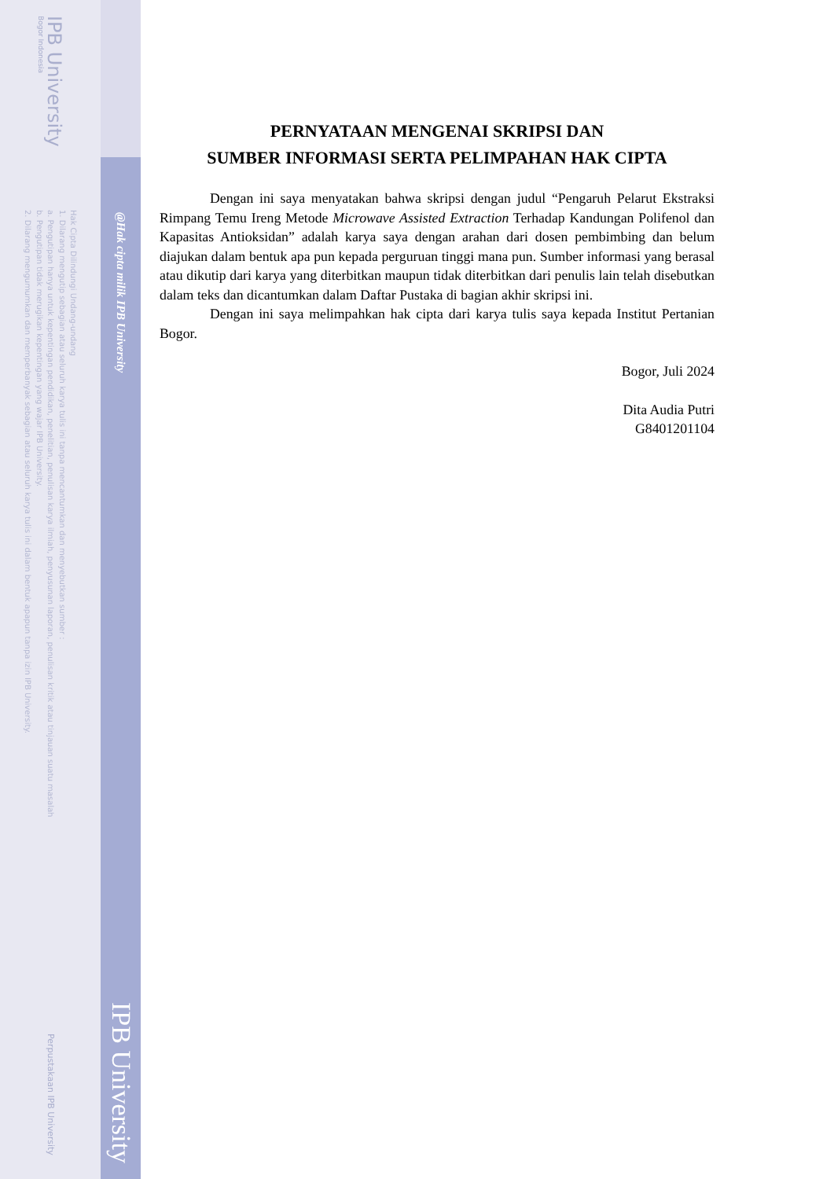IPB University
Bogor Indonesia
Hak Cipta Dilindungi Undang-undang
1. Dilarang mengutip sebagian atau seluruh karya tulis ini tanpa mencantumkan dan menyebutkan sumber :
a. Pengutipan hanya untuk kepentingan pendidikan, penelitian, penulisan karya ilmiah, penyusunan laporan, penulisan kritik atau tinjauan suatu masalah
b. Pengutipan tidak merugikan kepentingan yang wajar IPB University.
2. Dilarang mengumumkan dan memperbanyak sebagian atau seluruh karya tulis ini dalam bentuk apapun tanpa izin IPB University.
Perpustakaan IPB University
@Hak cipta milik IPB University
IPB University
PERNYATAAN MENGENAI SKRIPSI DAN
SUMBER INFORMASI SERTA PELIMPAHAN HAK CIPTA
Dengan ini saya menyatakan bahwa skripsi dengan judul “Pengaruh Pelarut Ekstraksi Rimpang Temu Ireng Metode Microwave Assisted Extraction Terhadap Kandungan Polifenol dan Kapasitas Antioksidan” adalah karya saya dengan arahan dari dosen pembimbing dan belum diajukan dalam bentuk apa pun kepada perguruan tinggi mana pun. Sumber informasi yang berasal atau dikutip dari karya yang diterbitkan maupun tidak diterbitkan dari penulis lain telah disebutkan dalam teks dan dicantumkan dalam Daftar Pustaka di bagian akhir skripsi ini.
Dengan ini saya melimpahkan hak cipta dari karya tulis saya kepada Institut Pertanian Bogor.
Bogor, Juli 2024
Dita Audia Putri
G8401201104